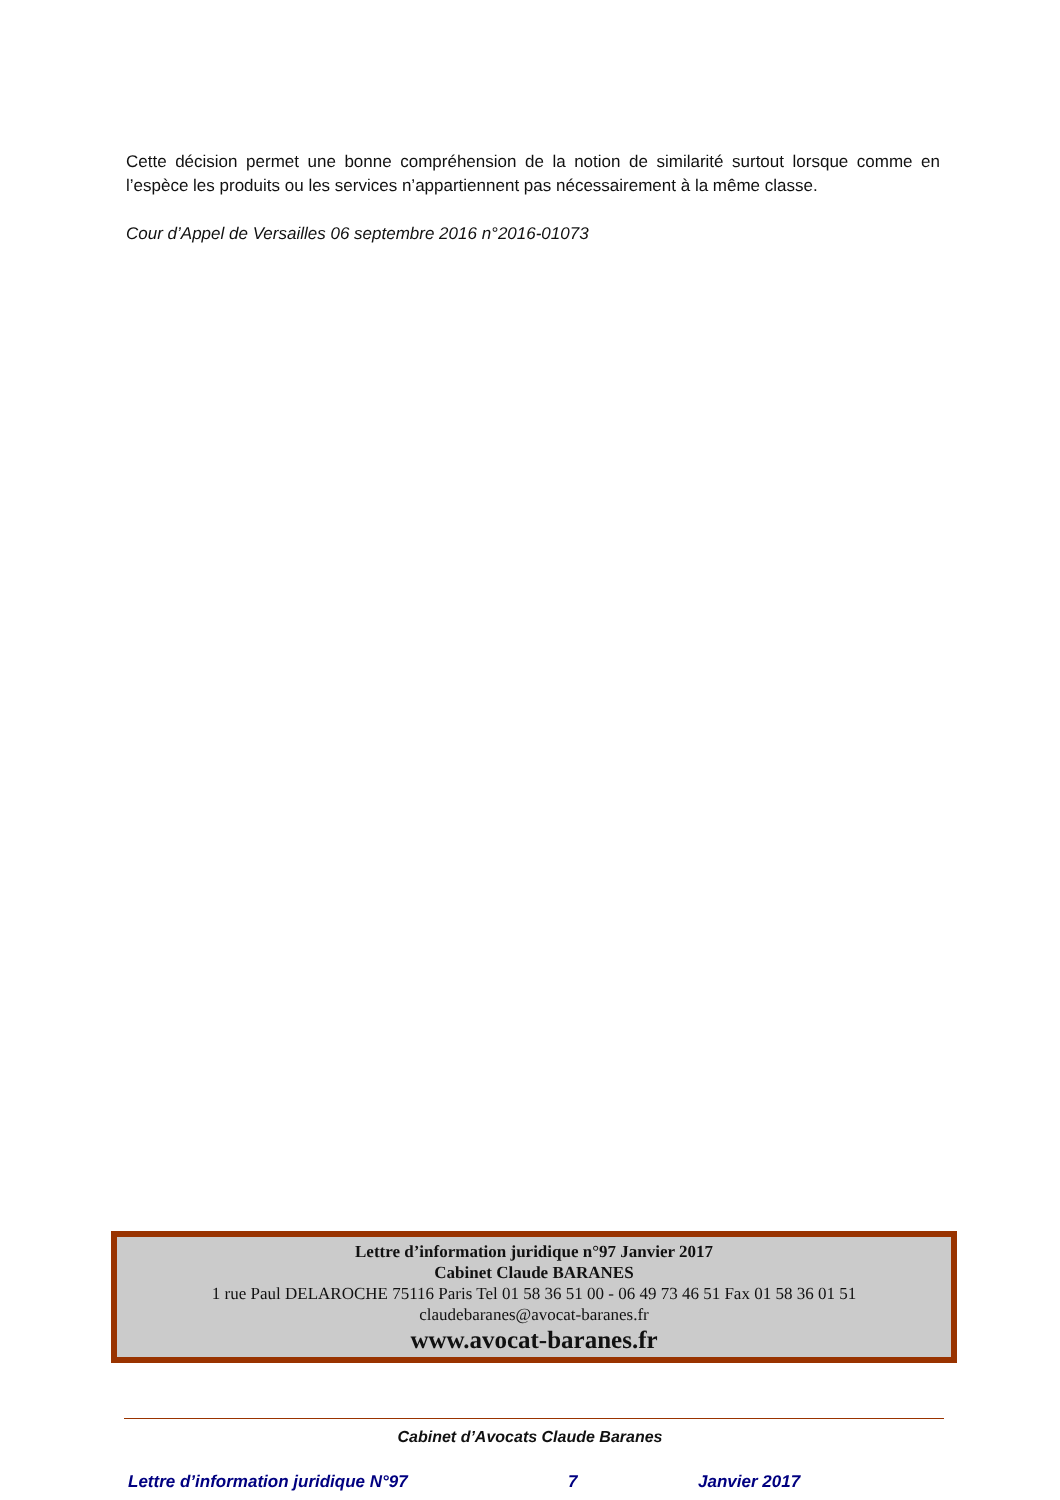Cette décision permet une bonne compréhension de la notion de similarité surtout lorsque comme en l’espèce les produits ou les services n’appartiennent pas nécessairement à la même classe.
Cour d’Appel de Versailles 06 septembre 2016 n°2016-01073
Lettre d’information juridique n°97 Janvier 2017
Cabinet Claude BARANES
1 rue Paul DELAROCHE 75116 Paris Tel 01 58 36 51 00 - 06 49 73 46 51 Fax 01 58 36 01 51
claudebaranes@avocat-baranes.fr
www.avocat-baranes.fr
Cabinet d’Avocats Claude Baranes
Lettre d’information juridique N°97 7 Janvier 2017